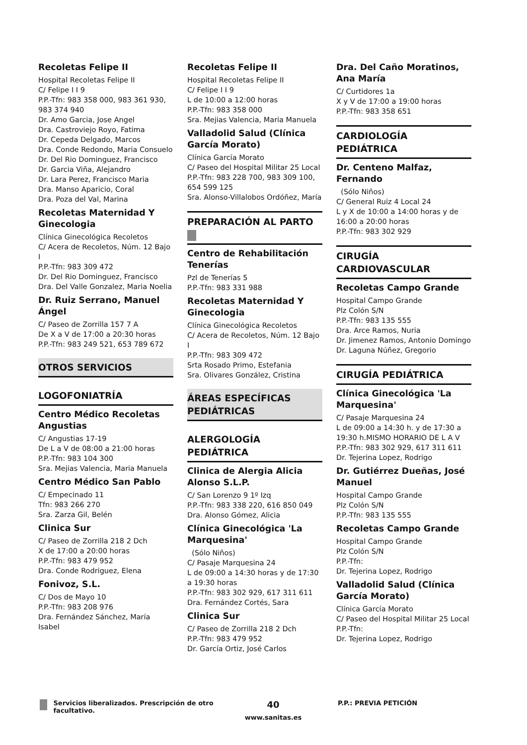Recoletas Felipe II
Hospital Recoletas Felipe II
C/ Felipe I I 9
P.P.-Tfn: 983 358 000, 983 361 930, 983 374 940
Dr. Amo Garcia, Jose Angel
Dra. Castroviejo Royo, Fatima
Dr. Cepeda Delgado, Marcos
Dra. Conde Redondo, Maria Consuelo
Dr. Del Rio Dominguez, Francisco
Dr. Garcia Viña, Alejandro
Dr. Lara Perez, Francisco Maria
Dra. Manso Aparicio, Coral
Dra. Poza del Val, Marina
Recoletas Maternidad Y Ginecologia
Clínica Ginecológica Recoletos
C/ Acera de Recoletos, Núm. 12 Bajo I
P.P.-Tfn: 983 309 472
Dr. Del Rio Dominguez, Francisco
Dra. Del Valle Gonzalez, Maria Noelia
Dr. Ruiz Serrano, Manuel Ángel
C/ Paseo de Zorrilla 157 7 A
De X a V de 17:00 a 20:30 horas
P.P.-Tfn: 983 249 521, 653 789 672
OTROS SERVICIOS
LOGOFONIATRÍA
Centro Médico Recoletas Angustias
C/ Angustias 17-19
De L a V de 08:00 a 21:00 horas
P.P.-Tfn: 983 104 300
Sra. Mejias Valencia, Maria Manuela
Centro Médico San Pablo
C/ Empecinado 11
Tfn: 983 266 270
Sra. Zarza Gil, Belén
Clinica Sur
C/ Paseo de Zorrilla 218 2 Dch
X de 17:00 a 20:00 horas
P.P.-Tfn: 983 479 952
Dra. Conde Rodriguez, Elena
Fonivoz, S.L.
C/ Dos de Mayo 10
P.P.-Tfn: 983 208 976
Dra. Fernández Sánchez, María Isabel
Recoletas Felipe II
Hospital Recoletas Felipe II
C/ Felipe I I 9
L de 10:00 a 12:00 horas
P.P.-Tfn: 983 358 000
Sra. Mejias Valencia, Maria Manuela
Valladolid Salud (Clínica García Morato)
Clínica García Morato
C/ Paseo del Hospital Militar 25 Local
P.P.-Tfn: 983 228 700, 983 309 100, 654 599 125
Sra. Alonso-Villalobos Ordóñez, María
PREPARACIÓN AL PARTO
Centro de Rehabilitación Tenerías
Pzl de Tenerías 5
P.P.-Tfn: 983 331 988
Recoletas Maternidad Y Ginecologia
Clínica Ginecológica Recoletos
C/ Acera de Recoletos, Núm. 12 Bajo I
P.P.-Tfn: 983 309 472
Srta Rosado Primo, Estefania
Sra. Olivares González, Cristina
ÁREAS ESPECÍFICAS PEDIÁTRICAS
ALERGOLOGÍA PEDIÁTRICA
Clinica de Alergia Alicia Alonso S.L.P.
C/ San Lorenzo 9 1º Izq
P.P.-Tfn: 983 338 220, 616 850 049
Dra. Alonso Gómez, Alicia
Clínica Ginecológica 'La Marquesina'
(Sólo Niños)
C/ Pasaje Marquesina 24
L de 09:00 a 14:30 horas y de 17:30 a 19:30 horas
P.P.-Tfn: 983 302 929, 617 311 611
Dra. Fernández Cortés, Sara
Clinica Sur
C/ Paseo de Zorrilla 218 2 Dch
P.P.-Tfn: 983 479 952
Dr. García Ortiz, José Carlos
Dra. Del Caño Moratinos, Ana María
C/ Curtidores 1a
X y V de 17:00 a 19:00 horas
P.P.-Tfn: 983 358 651
CARDIOLOGÍA PEDIÁTRICA
Dr. Centeno Malfaz, Fernando
(Sólo Niños)
C/ General Ruiz 4 Local 24
L y X de 10:00 a 14:00 horas y de 16:00 a 20:00 horas
P.P.-Tfn: 983 302 929
CIRUGÍA CARDIOVASCULAR
Recoletas Campo Grande
Hospital Campo Grande
Plz Colón S/N
P.P.-Tfn: 983 135 555
Dra. Arce Ramos, Nuria
Dr. Jimenez Ramos, Antonio Domingo
Dr. Laguna Núñez, Gregorio
CIRUGÍA PEDIÁTRICA
Clínica Ginecológica 'La Marquesina'
C/ Pasaje Marquesina 24
L de 09:00 a 14:30 h. y de 17:30 a 19:30 h.MISMO HORARIO DE L A V
P.P.-Tfn: 983 302 929, 617 311 611
Dr. Tejerina Lopez, Rodrigo
Dr. Gutiérrez Dueñas, José Manuel
Hospital Campo Grande
Plz Colón S/N
P.P.-Tfn: 983 135 555
Recoletas Campo Grande
Hospital Campo Grande
Plz Colón S/N
P.P.-Tfn:
Dr. Tejerina Lopez, Rodrigo
Valladolid Salud (Clínica García Morato)
Clínica García Morato
C/ Paseo del Hospital Militar 25 Local
P.P.-Tfn:
Dr. Tejerina Lopez, Rodrigo
Servicios liberalizados. Prescripción de otro facultativo.
40
www.sanitas.es
P.P.: PREVIA PETICIÓN